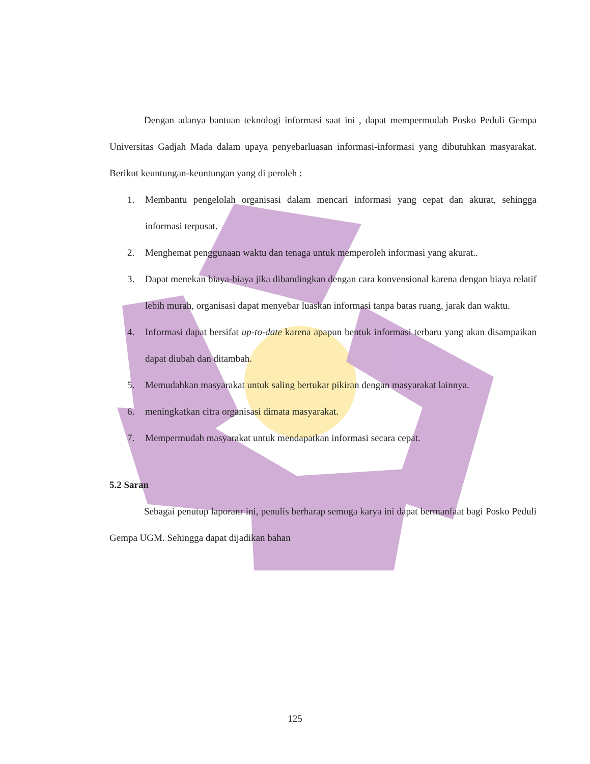Dengan adanya bantuan teknologi informasi saat ini , dapat mempermudah Posko Peduli Gempa Universitas Gadjah Mada dalam upaya penyebarluasan informasi-informasi yang dibutuhkan masyarakat. Berikut keuntungan-keuntungan yang di peroleh :
1. Membantu pengelolah organisasi dalam mencari informasi yang cepat dan akurat, sehingga informasi terpusat.
2. Menghemat penggunaan waktu dan tenaga untuk memperoleh informasi yang akurat..
3. Dapat menekan biaya-biaya jika dibandingkan dengan cara konvensional karena dengan biaya relatif lebih murah, organisasi dapat menyebar luaskan informasi tanpa batas ruang, jarak dan waktu.
4. Informasi dapat bersifat up-to-date karena apapun bentuk informasi terbaru yang akan disampaikan dapat diubah dan ditambah.
5. Memudahkan masyarakat untuk saling bertukar pikiran dengan masyarakat lainnya.
6. meningkatkan citra organisasi dimata masyarakat.
7. Mempermudah masyarakat untuk mendapatkan informasi secara cepat.
5.2 Saran
Sebagai penutup laporanr ini, penulis berharap semoga karya ini dapat bermanfaat bagi Posko Peduli Gempa UGM. Sehingga dapat dijadikan bahan
125